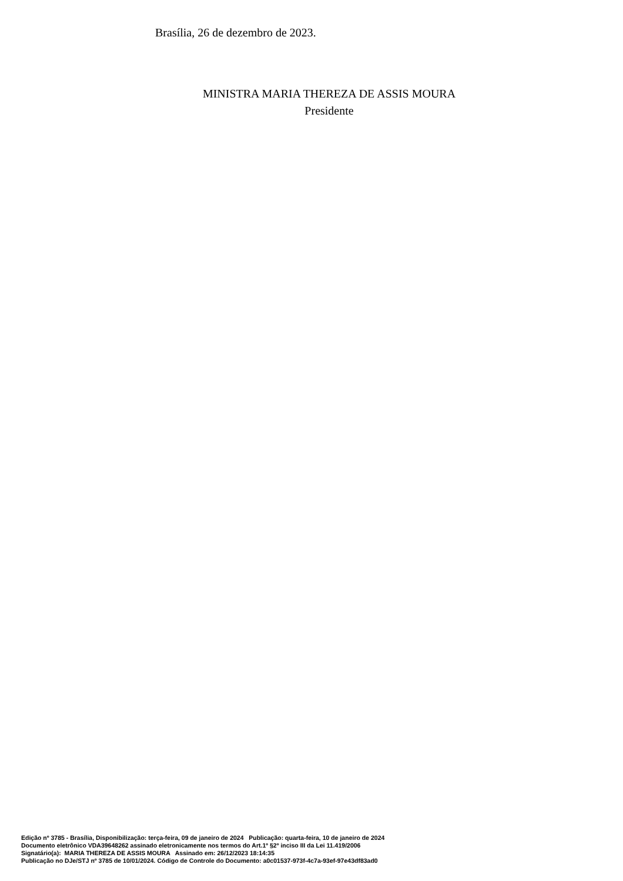Brasília, 26 de dezembro de 2023.
MINISTRA MARIA THEREZA DE ASSIS MOURA
Presidente
Edição nº 3785 - Brasília, Disponibilização: terça-feira, 09 de janeiro de 2024 Publicação: quarta-feira, 10 de janeiro de 2024
Documento eletrônico VDA39648262 assinado eletronicamente nos termos do Art.1º §2º inciso III da Lei 11.419/2006
Signatário(a): MARIA THEREZA DE ASSIS MOURA Assinado em: 26/12/2023 18:14:35
Publicação no DJe/STJ nº 3785 de 10/01/2024. Código de Controle do Documento: a0c01537-973f-4c7a-93ef-97e43df83ad0